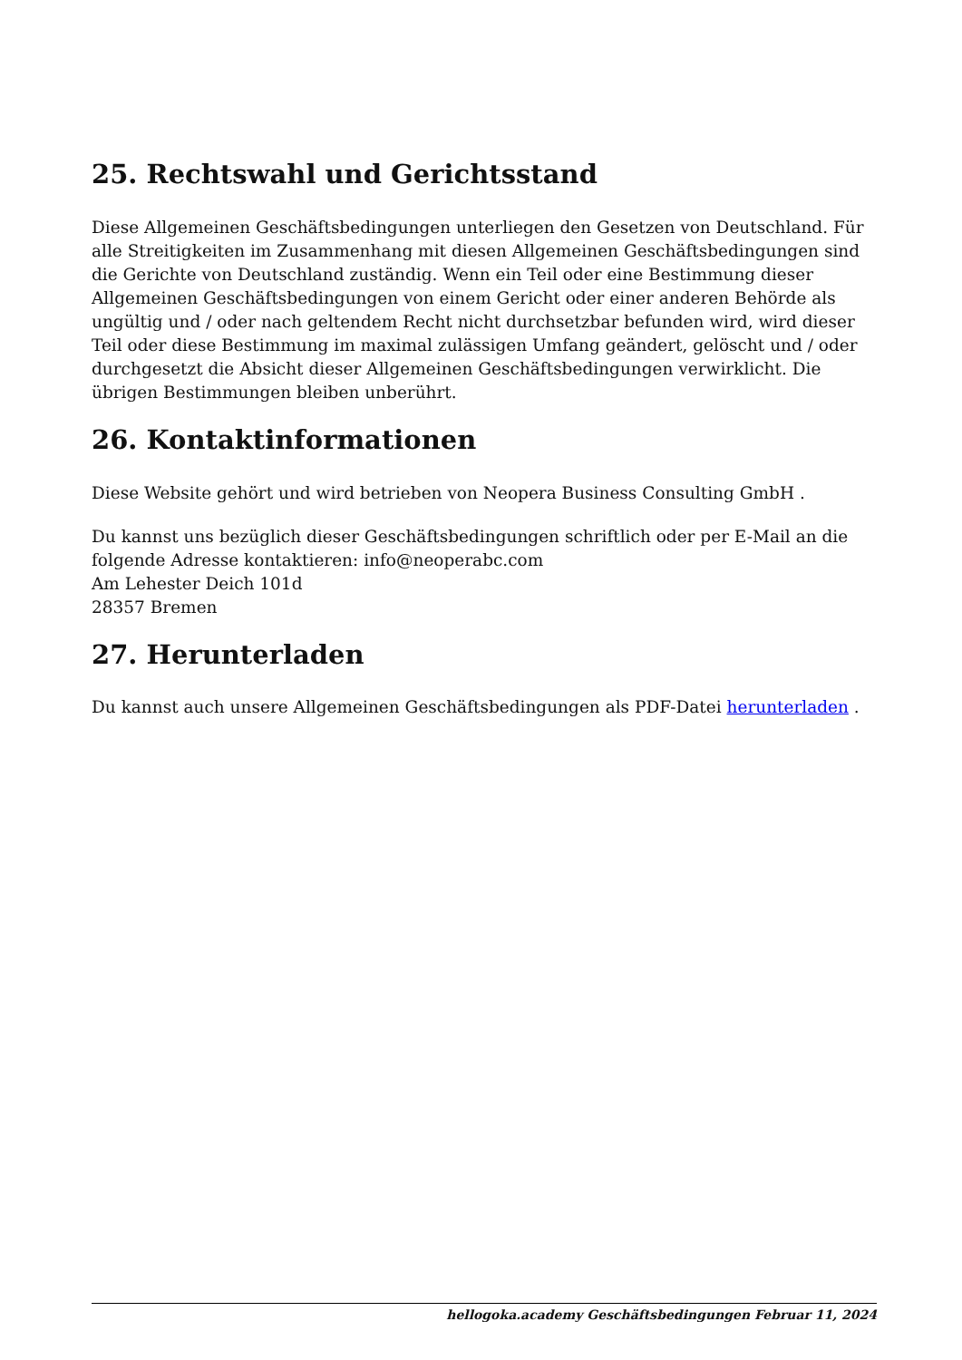25. Rechtswahl und Gerichtsstand
Diese Allgemeinen Geschäftsbedingungen unterliegen den Gesetzen von Deutschland. Für alle Streitigkeiten im Zusammenhang mit diesen Allgemeinen Geschäftsbedingungen sind die Gerichte von Deutschland zuständig. Wenn ein Teil oder eine Bestimmung dieser Allgemeinen Geschäftsbedingungen von einem Gericht oder einer anderen Behörde als ungültig und / oder nach geltendem Recht nicht durchsetzbar befunden wird, wird dieser Teil oder diese Bestimmung im maximal zulässigen Umfang geändert, gelöscht und / oder durchgesetzt die Absicht dieser Allgemeinen Geschäftsbedingungen verwirklicht. Die übrigen Bestimmungen bleiben unberührt.
26. Kontaktinformationen
Diese Website gehört und wird betrieben von Neopera Business Consulting GmbH .
Du kannst uns bezüglich dieser Geschäftsbedingungen schriftlich oder per E-Mail an die folgende Adresse kontaktieren: info@neoperabc.com
Am Lehester Deich 101d
28357 Bremen
27. Herunterladen
Du kannst auch unsere Allgemeinen Geschäftsbedingungen als PDF-Datei herunterladen .
hellogoka.academy Geschäftsbedingungen Februar 11, 2024